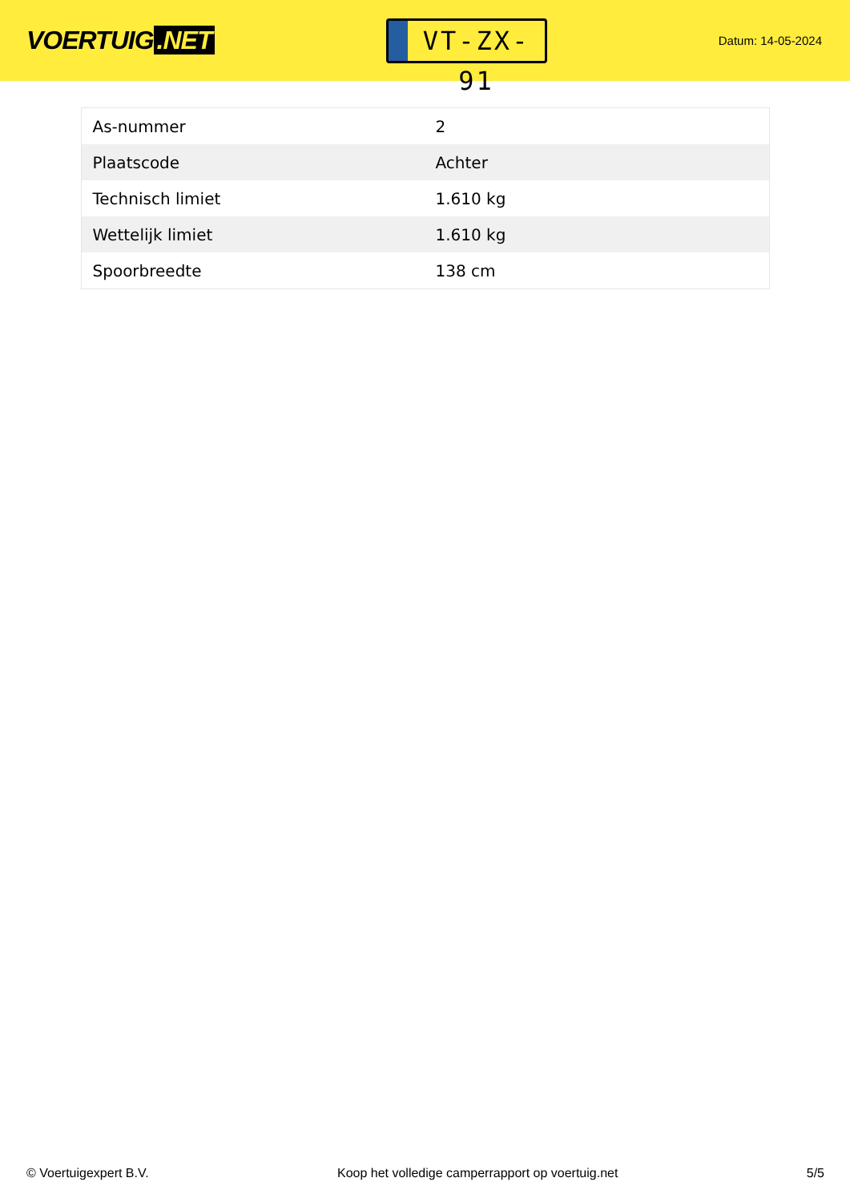VOERTUIG.NET
VT-ZX-91
Datum: 14-05-2024
| As-nummer | 2 |
| Plaatscode | Achter |
| Technisch limiet | 1.610 kg |
| Wettelijk limiet | 1.610 kg |
| Spoorbreedte | 138 cm |
© Voertuigexpert B.V. Koop het volledige camperrapport op voertuig.net 5/5